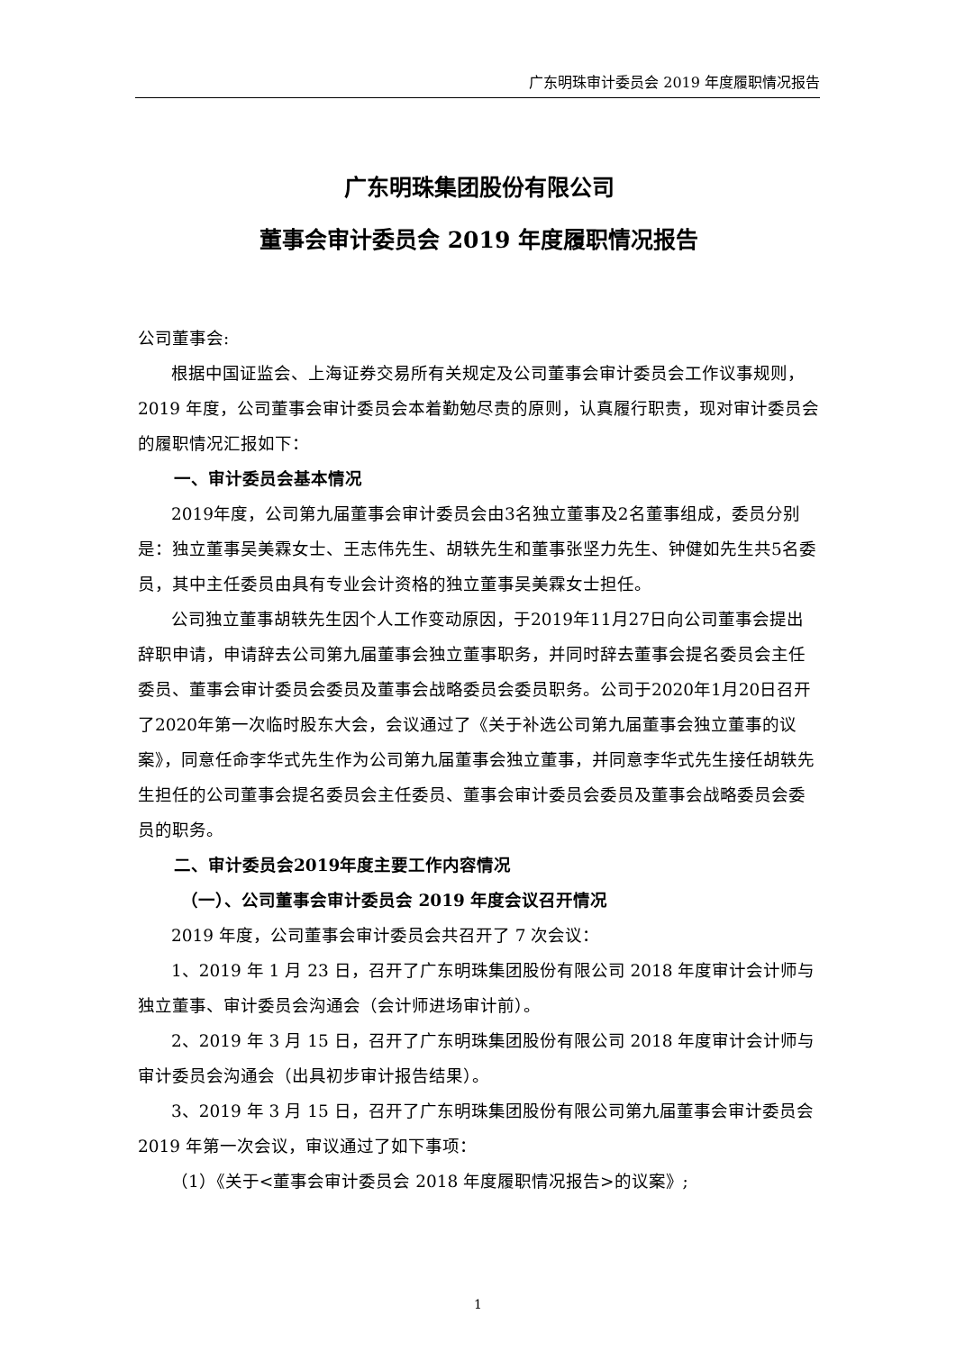广东明珠审计委员会 2019 年度履职情况报告
广东明珠集团股份有限公司
董事会审计委员会 2019 年度履职情况报告
公司董事会:
根据中国证监会、上海证券交易所有关规定及公司董事会审计委员会工作议事规则，2019 年度，公司董事会审计委员会本着勤勉尽责的原则，认真履行职责，现对审计委员会的履职情况汇报如下：
一、审计委员会基本情况
2019年度，公司第九届董事会审计委员会由3名独立董事及2名董事组成，委员分别是：独立董事吴美霖女士、王志伟先生、胡轶先生和董事张坚力先生、钟健如先生共5名委员，其中主任委员由具有专业会计资格的独立董事吴美霖女士担任。
公司独立董事胡轶先生因个人工作变动原因，于2019年11月27日向公司董事会提出辞职申请，申请辞去公司第九届董事会独立董事职务，并同时辞去董事会提名委员会主任委员、董事会审计委员会委员及董事会战略委员会委员职务。公司于2020年1月20日召开了2020年第一次临时股东大会，会议通过了《关于补选公司第九届董事会独立董事的议案》，同意任命李华式先生作为公司第九届董事会独立董事，并同意李华式先生接任胡轶先生担任的公司董事会提名委员会主任委员、董事会审计委员会委员及董事会战略委员会委员的职务。
二、审计委员会2019年度主要工作内容情况
（一）、公司董事会审计委员会 2019 年度会议召开情况
2019 年度，公司董事会审计委员会共召开了 7 次会议：
1、2019 年 1 月 23 日，召开了广东明珠集团股份有限公司 2018 年度审计会计师与独立董事、审计委员会沟通会（会计师进场审计前）。
2、2019 年 3 月 15 日，召开了广东明珠集团股份有限公司 2018 年度审计会计师与审计委员会沟通会（出具初步审计报告结果）。
3、2019 年 3 月 15 日，召开了广东明珠集团股份有限公司第九届董事会审计委员会 2019 年第一次会议，审议通过了如下事项：
（1）《关于<董事会审计委员会 2018 年度履职情况报告>的议案》;
1